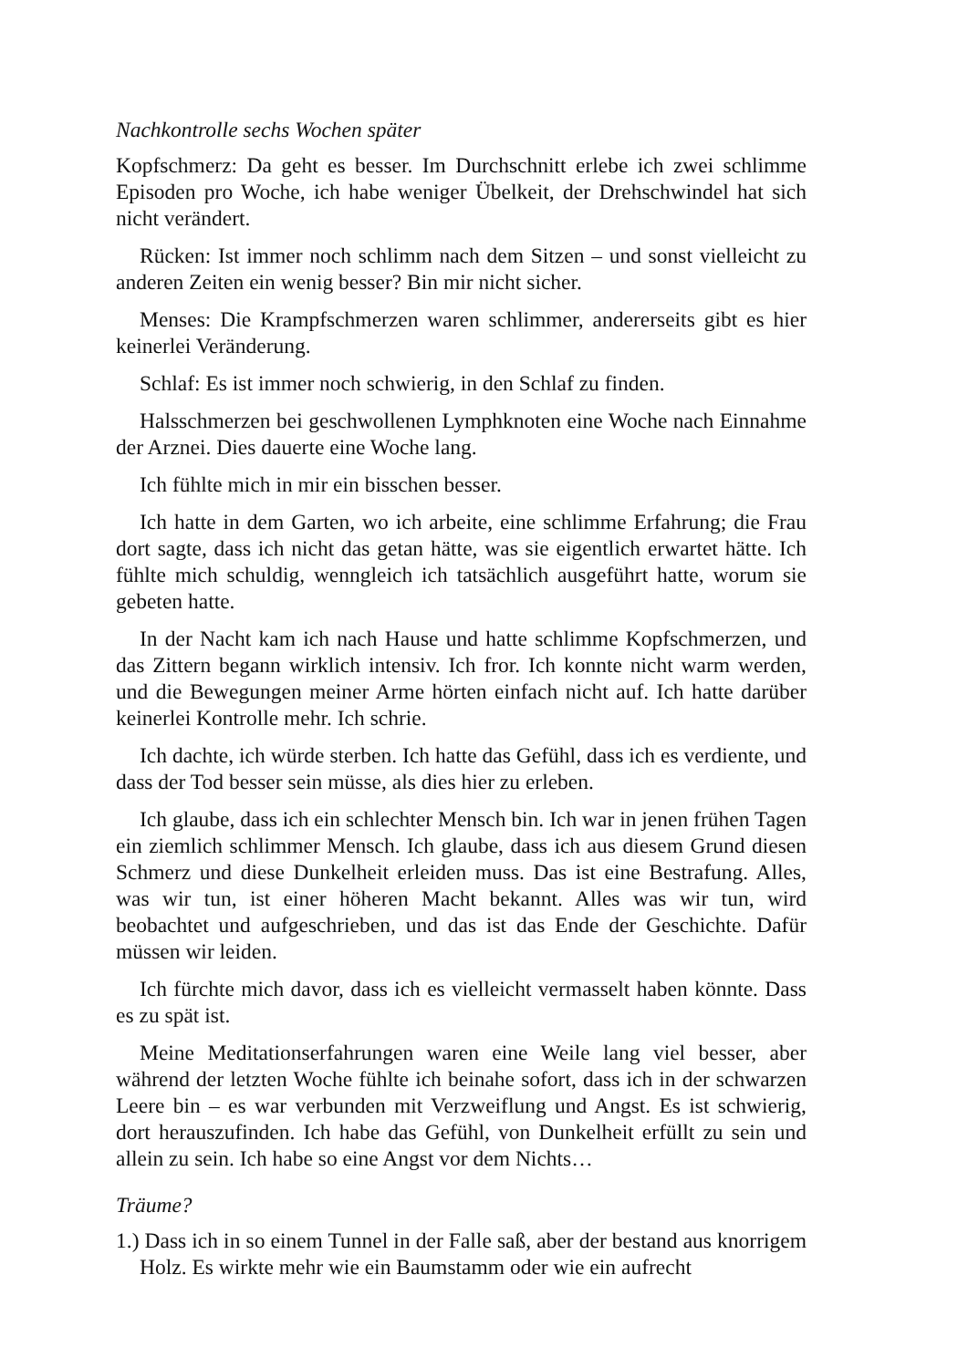Nachkontrolle sechs Wochen später
Kopfschmerz: Da geht es besser. Im Durchschnitt erlebe ich zwei schlimme Episoden pro Woche, ich habe weniger Übelkeit, der Drehschwindel hat sich nicht verändert.
Rücken: Ist immer noch schlimm nach dem Sitzen – und sonst vielleicht zu anderen Zeiten ein wenig besser? Bin mir nicht sicher.
Menses: Die Krampfschmerzen waren schlimmer, andererseits gibt es hier keinerlei Veränderung.
Schlaf: Es ist immer noch schwierig, in den Schlaf zu finden.
Halsschmerzen bei geschwollenen Lymphknoten eine Woche nach Einnahme der Arznei. Dies dauerte eine Woche lang.
Ich fühlte mich in mir ein bisschen besser.
Ich hatte in dem Garten, wo ich arbeite, eine schlimme Erfahrung; die Frau dort sagte, dass ich nicht das getan hätte, was sie eigentlich erwartet hätte. Ich fühlte mich schuldig, wenngleich ich tatsächlich ausgeführt hatte, worum sie gebeten hatte.
In der Nacht kam ich nach Hause und hatte schlimme Kopfschmerzen, und das Zittern begann wirklich intensiv. Ich fror. Ich konnte nicht warm werden, und die Bewegungen meiner Arme hörten einfach nicht auf. Ich hatte darüber keinerlei Kontrolle mehr. Ich schrie.
Ich dachte, ich würde sterben. Ich hatte das Gefühl, dass ich es verdiente, und dass der Tod besser sein müsse, als dies hier zu erleben.
Ich glaube, dass ich ein schlechter Mensch bin. Ich war in jenen frühen Tagen ein ziemlich schlimmer Mensch. Ich glaube, dass ich aus diesem Grund diesen Schmerz und diese Dunkelheit erleiden muss. Das ist eine Bestrafung. Alles, was wir tun, ist einer höheren Macht bekannt. Alles was wir tun, wird beobachtet und aufgeschrieben, und das ist das Ende der Geschichte. Dafür müssen wir leiden.
Ich fürchte mich davor, dass ich es vielleicht vermasselt haben könnte. Dass es zu spät ist.
Meine Meditationserfahrungen waren eine Weile lang viel besser, aber während der letzten Woche fühlte ich beinahe sofort, dass ich in der schwarzen Leere bin – es war verbunden mit Verzweiflung und Angst. Es ist schwierig, dort herauszufinden. Ich habe das Gefühl, von Dunkelheit erfüllt zu sein und allein zu sein. Ich habe so eine Angst vor dem Nichts…
Träume?
1.) Dass ich in so einem Tunnel in der Falle saß, aber der bestand aus knorrigem Holz. Es wirkte mehr wie ein Baumstamm oder wie ein aufrecht